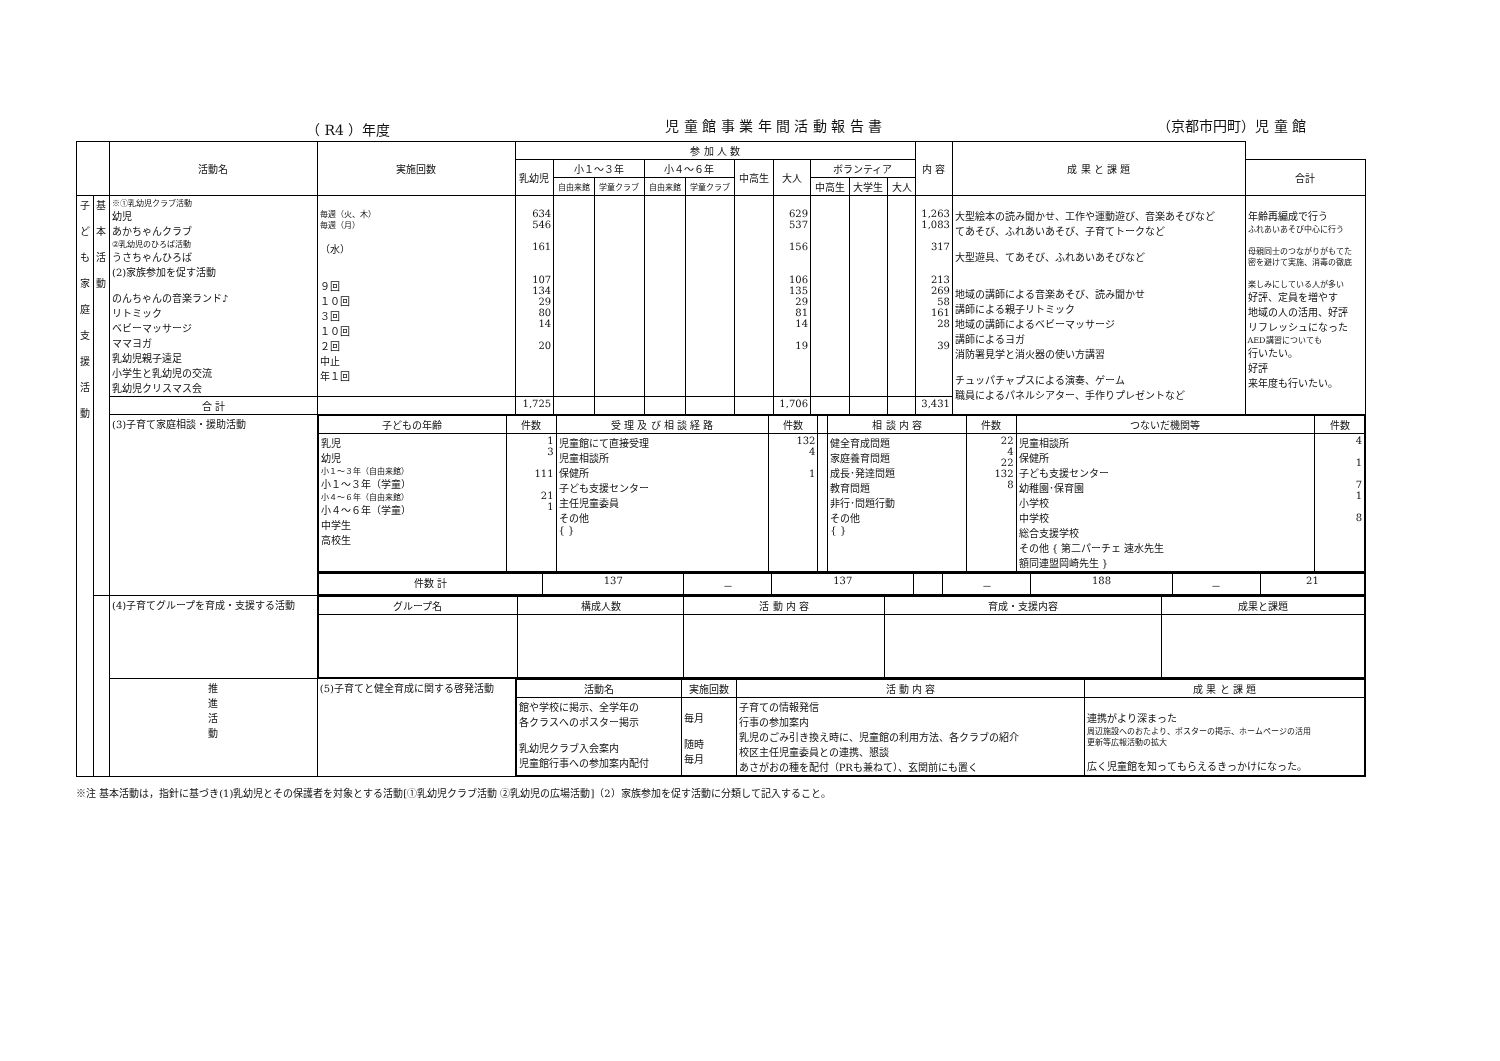（ R4 ）年度 児 童 館 事 業 年 間 活 動 報 告 書 （京都市円町）児 童 館
| | | 活動名 | 実施回数 | 参 加 人 数 | | | | | | | | | | 内 容 | | 成 果 と 課 題 | |
| --- | --- | --- | --- | --- | --- | --- | --- | --- | --- | --- | --- | --- | --- | --- | --- | --- | --- |
| | | | | 乳幼児 | 小１～３年 | | 小４～６年 | | 中高生 | 大人 | ボランティア | | | | | | 合計 |
| | | | | | 自由来館 | 学童クラブ | 自由来館 | 学童クラブ | | | 中高生 | 大学生 | 大人 | | | | |
| 子 ど も 家 庭 支 援 活 動 | 基 本 活 動 | ※①乳幼児クラブ活動 幼児 あかちゃんクラブ ②乳幼児のひろば活動 うさちゃんひろば (2)家族参加を促す活動 のんちゃんの音楽ランド♪ リトミック ベビーマッサージ ママヨガ 乳幼児親子遠足 小学生と乳幼児の交流 乳幼児クリスマス会 | 毎週（火、木） 毎週（月） （水） ９回 １０回 ３回 １０回 ２回 中止 年１回 | 634 546 161 107 134 29 80 14 20 | | | | | | 629 537 156 106 135 29 81 14 19 | | | | 1,263 1,083 317 213 269 58 161 28 39 | 大型絵本の読み聞かせ、工作や運動遊び、音楽あそびなど てあそび、ふれあいあそび、子育てトークなど 大型遊具、てあそび、ふれあいあそびなど 地域の講師による音楽あそび、読み聞かせ 講師による親子リトミック 地域の講師によるベビーマッサージ 講師によるヨガ 消防署見学と消火器の使い方講習 チュッパチャプスによる演奏、ゲーム 職員によるパネルシアター、手作りプレゼントなど | | 年齢再編成で行う ふれあいあそび中心に行う 母親同士のつながりがもてた 密を避けて実施、消毒の徹底 楽しみにしている人が多い 好評、定員を増やす 地域の人の活用、好評 リフレッシュになった AED講習についても 行いたい。 好評 来年度も行いたい。 |
| | | 合 計 | | 1,725 | | | | | | 1,706 | | | | 3,431 | | | |
| | | (3)子育て家庭相談・援助活動 | / 子どもの年齢 / 件数 / 受 理 及 び 相 談 経 路 / 件数 / / 相 談 内 容 / 件数 / つないだ機関等 / 件数 / / --- / --- / --- / --- / --- / --- / --- / --- / --- / / 乳児 幼児 小１～３年（自由来館） 小１～３年（学童） 小４～６年（自由来館） 小４～６年（学童） 中学生 高校生 / 1 3 111 21 1 / 児童館にて直接受理 児童相談所 保健所 子ども支援センター 主任児童委員 その他 { } / 132 4 1 / / 健全育成問題 家庭養育問題 成長･発達問題 教育問題 非行･問題行動 その他 { } / 22 4 22 132 8 / 児童相談所 保健所 子ども支援センター 幼稚園･保育園 小学校 中学校 総合支援学校 その他 { 第二パーチェ 速水先生 額同連盟岡崎先生 } / 4 1 7 1 8 / | | | | | | | | | | | | | | |
| | | | / 件数 計 / 137 / － / 137 / / － / 188 / － / 21 / | | | | | | | | | | | | | | |
| | | (4)子育てグループを育成・支援する活動 | / グループ名 / 構成人数 / 活 動 内 容 / 育成・支援内容 / 成果と課題 / / --- / --- / --- / --- / --- / | | | | | | | | | | | | | | |
| | | 推 進 活 動 | (5)子育てと健全育成に関する啓発活動 | / 活動名 / 実施回数 / 活 動 内 容 / 成 果 と 課 題 / / --- / --- / --- / --- / / 館や学校に掲示、全学年の 各クラスへのポスター掲示 乳幼児クラブ入会案内 児童館行事への参加案内配付 / 毎月 随時 毎月 / 子育ての情報発信 行事の参加案内 乳児のごみ引き換え時に、児童館の利用方法、各クラブの紹介 校区主任児童委員との連携、懇談 あさがおの種を配付（PRも兼ねて）、玄関前にも置く / 連携がより深まった 周辺施設へのおたより、ポスターの掲示、ホームページの活用 更新等広報活動の拡大 広く児童館を知ってもらえるきっかけになった。 / | | | | | | | | | | | | | |
※注 基本活動は，指針に基づき(1)乳幼児とその保護者を対象とする活動[①乳幼児クラブ活動 ②乳幼児の広場活動]（2）家族参加を促す活動に分類して記入すること。